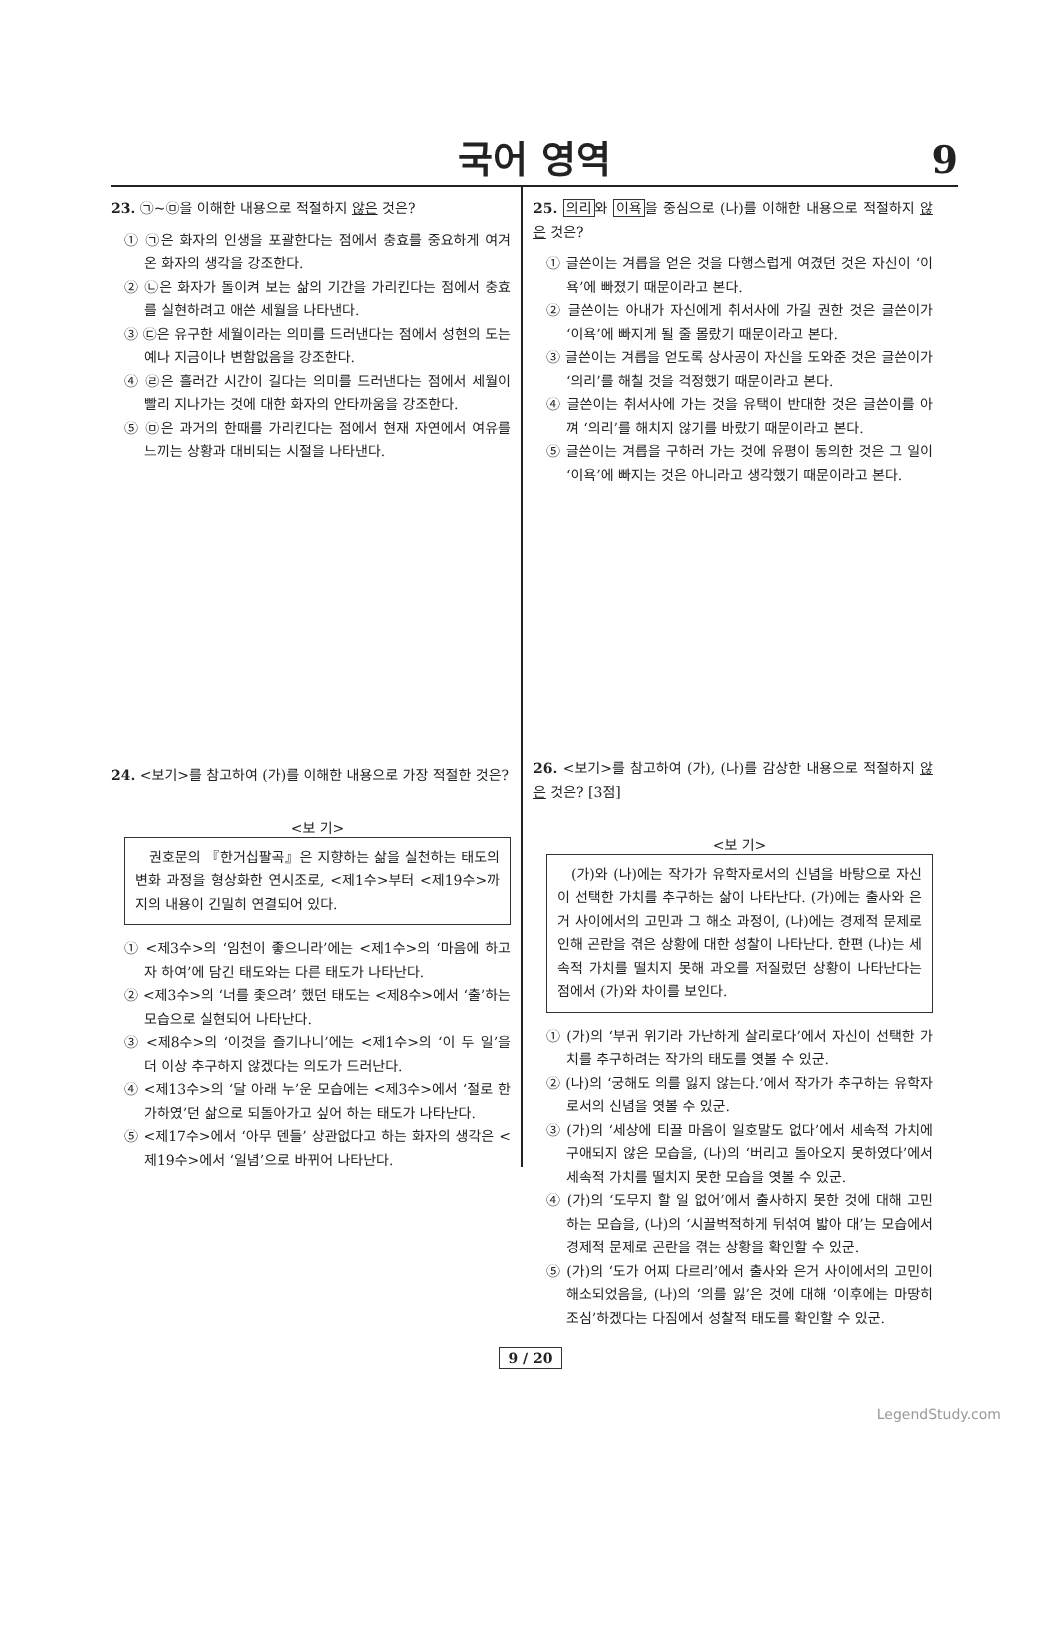국어 영역
9
23. ㉠~㉤을 이해한 내용으로 적절하지 않은 것은?
① ㉠은 화자의 인생을 포괄한다는 점에서 충효를 중요하게 여겨 온 화자의 생각을 강조한다.
② ㉡은 화자가 돌이켜 보는 삶의 기간을 가리킨다는 점에서 충효를 실현하려고 애쓴 세월을 나타낸다.
③ ㉢은 유구한 세월이라는 의미를 드러낸다는 점에서 성현의 도는 예나 지금이나 변함없음을 강조한다.
④ ㉣은 흘러간 시간이 길다는 의미를 드러낸다는 점에서 세월이 빨리 지나가는 것에 대한 화자의 안타까움을 강조한다.
⑤ ㉤은 과거의 한때를 가리킨다는 점에서 현재 자연에서 여유를 느끼는 상황과 대비되는 시절을 나타낸다.
24. <보기>를 참고하여 (가)를 이해한 내용으로 가장 적절한 것은?
<보 기>
권호문의 『한거십팔곡』은 지향하는 삶을 실천하는 태도의 변화 과정을 형상화한 연시조로, <제1수>부터 <제19수>까지의 내용이 긴밀히 연결되어 있다.
① <제3수>의 ‘임천이 좋으니라’에는 <제1수>의 ‘마음에 하고자 하여’에 담긴 태도와는 다른 태도가 나타난다.
② <제3수>의 ‘너를 좇으려’ 했던 태도는 <제8수>에서 ‘출’하는 모습으로 실현되어 나타난다.
③ <제8수>의 ‘이것을 즐기나니’에는 <제1수>의 ‘이 두 일’을 더 이상 추구하지 않겠다는 의도가 드러난다.
④ <제13수>의 ‘달 아래 누’운 모습에는 <제3수>에서 ‘절로 한가하였’던 삶으로 되돌아가고 싶어 하는 태도가 나타난다.
⑤ <제17수>에서 ‘아무 덴들’ 상관없다고 하는 화자의 생각은 <제19수>에서 ‘일념’으로 바뀌어 나타난다.
25. 의리와 이욕을 중심으로 (나)를 이해한 내용으로 적절하지 않은 것은?
① 글쓴이는 겨릅을 얻은 것을 다행스럽게 여겼던 것은 자신이 ‘이욕’에 빠졌기 때문이라고 본다.
② 글쓴이는 아내가 자신에게 취서사에 가길 권한 것은 글쓴이가 ‘이욕’에 빠지게 될 줄 몰랐기 때문이라고 본다.
③ 글쓴이는 겨릅을 얻도록 상사공이 자신을 도와준 것은 글쓴이가 ‘의리’를 해칠 것을 걱정했기 때문이라고 본다.
④ 글쓴이는 취서사에 가는 것을 유택이 반대한 것은 글쓴이를 아껴 ‘의리’를 해치지 않기를 바랐기 때문이라고 본다.
⑤ 글쓴이는 겨릅을 구하러 가는 것에 유평이 동의한 것은 그 일이 ‘이욕’에 빠지는 것은 아니라고 생각했기 때문이라고 본다.
26. <보기>를 참고하여 (가), (나)를 감상한 내용으로 적절하지 않은 것은? [3점]
<보 기>
(가)와 (나)에는 작가가 유학자로서의 신념을 바탕으로 자신이 선택한 가치를 추구하는 삶이 나타난다. (가)에는 출사와 은거 사이에서의 고민과 그 해소 과정이, (나)에는 경제적 문제로 인해 곤란을 겪은 상황에 대한 성찰이 나타난다. 한편 (나)는 세속적 가치를 떨치지 못해 과오를 저질렀던 상황이 나타난다는 점에서 (가)와 차이를 보인다.
① (가)의 ‘부귀 위기라 가난하게 살리로다’에서 자신이 선택한 가치를 추구하려는 작가의 태도를 엿볼 수 있군.
② (나)의 ‘궁해도 의를 잃지 않는다.’에서 작가가 추구하는 유학자로서의 신념을 엿볼 수 있군.
③ (가)의 ‘세상에 티끌 마음이 일호말도 없다’에서 세속적 가치에 구애되지 않은 모습을, (나)의 ‘버리고 돌아오지 못하였다’에서 세속적 가치를 떨치지 못한 모습을 엿볼 수 있군.
④ (가)의 ‘도무지 할 일 없어’에서 출사하지 못한 것에 대해 고민하는 모습을, (나)의 ‘시끌벅적하게 뒤섞여 밟아 대’는 모습에서 경제적 문제로 곤란을 겪는 상황을 확인할 수 있군.
⑤ (가)의 ‘도가 어찌 다르리’에서 출사와 은거 사이에서의 고민이 해소되었음을, (나)의 ‘의를 잃’은 것에 대해 ‘이후에는 마땅히 조심’하겠다는 다짐에서 성찰적 태도를 확인할 수 있군.
9 / 20
LegendStudy.com